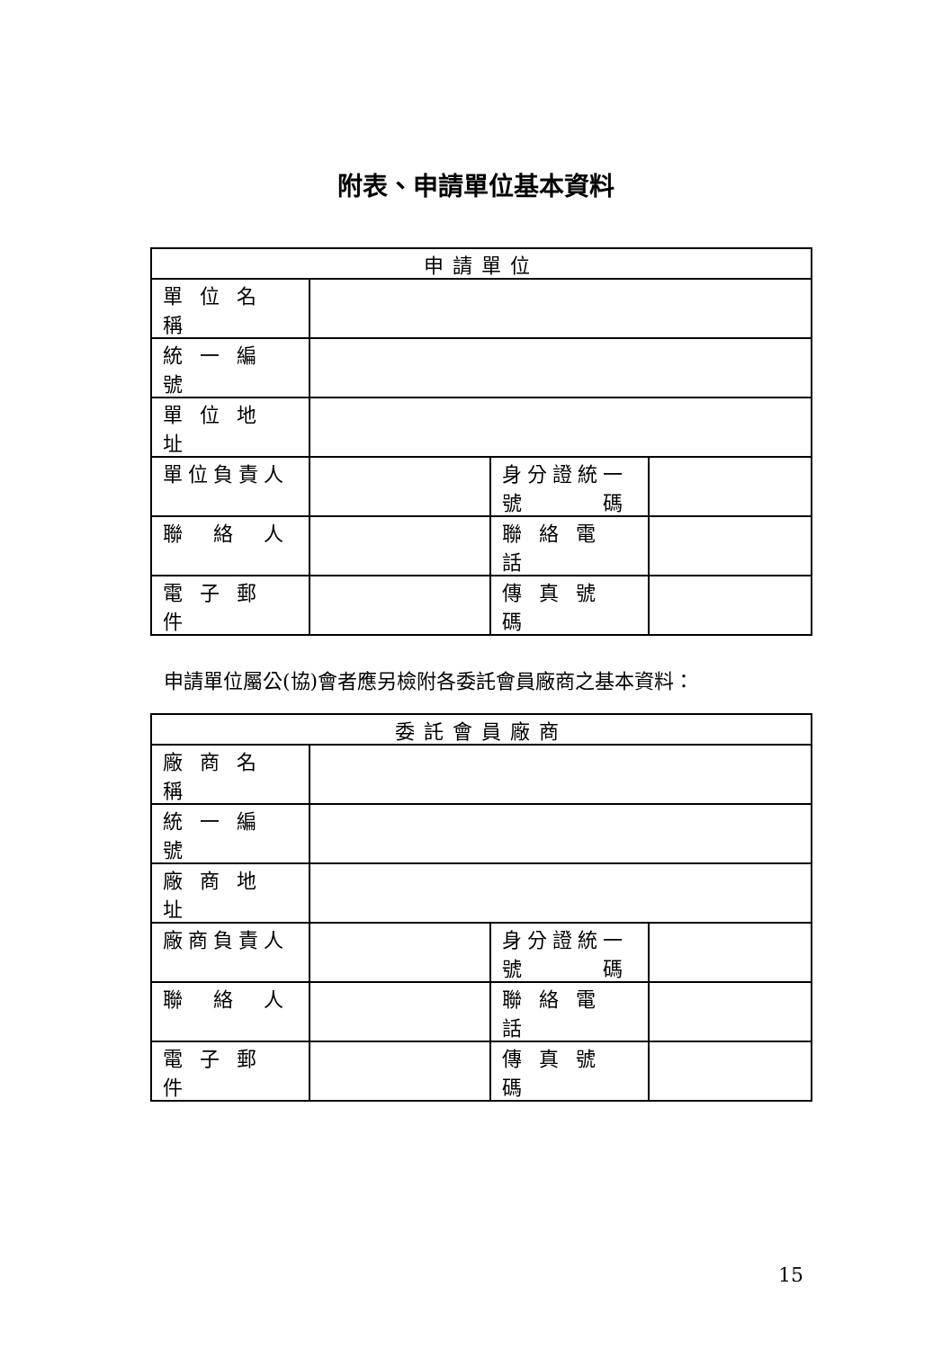附表、申請單位基本資料
| 申請單位 | | | |
| --- | --- | --- | --- |
| 單 位 名 稱 | | | |
| 統 一 編 號 | | | |
| 單 位 地 址 | | | |
| 單位負責人 | | 身分證統一 號 碼 | |
| 聯 絡 人 | | 聯 絡 電 話 | |
| 電 子 郵 件 | | 傳 真 號 碼 | |
申請單位屬公(協)會者應另檢附各委託會員廠商之基本資料：
| 委託會員廠商 | | | |
| --- | --- | --- | --- |
| 廠 商 名 稱 | | | |
| 統 一 編 號 | | | |
| 廠 商 地 址 | | | |
| 廠商負責人 | | 身分證統一 號 碼 | |
| 聯 絡 人 | | 聯 絡 電 話 | |
| 電 子 郵 件 | | 傳 真 號 碼 | |
15